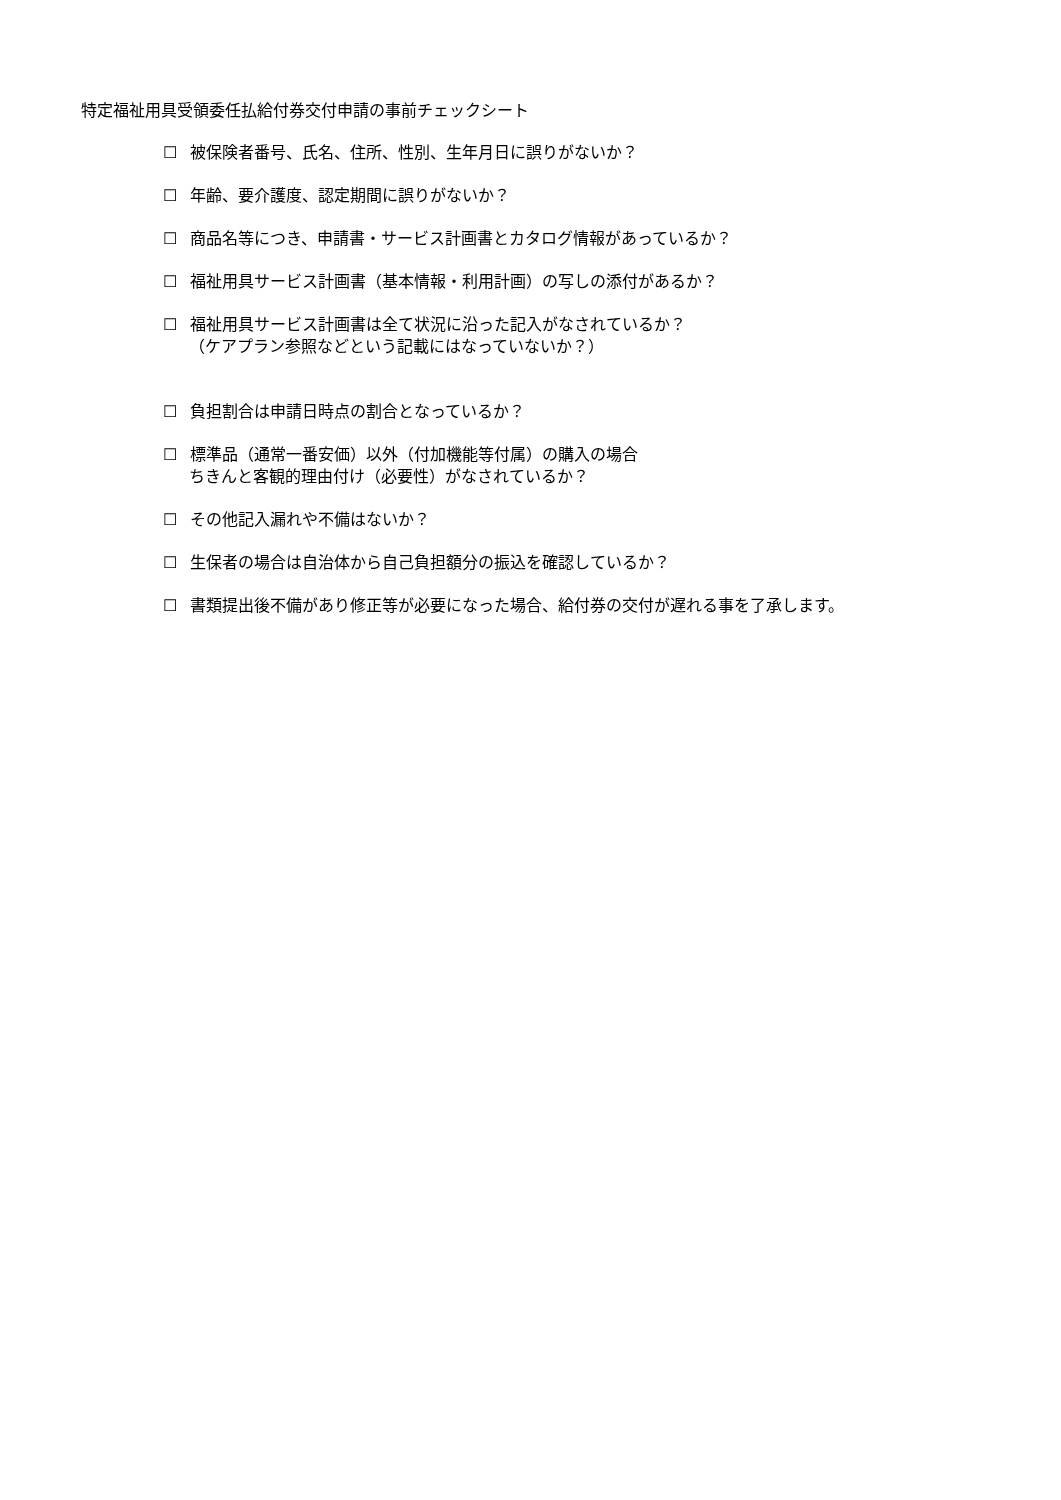特定福祉用具受領委任払給付券交付申請の事前チェックシート
☐ 被保険者番号、氏名、住所、性別、生年月日に誤りがないか？
☐ 年齢、要介護度、認定期間に誤りがないか？
☐ 商品名等につき、申請書・サービス計画書とカタログ情報があっているか？
☐ 福祉用具サービス計画書（基本情報・利用計画）の写しの添付があるか？
☐ 福祉用具サービス計画書は全て状況に沿った記入がなされているか？
（ケアプラン参照などという記載にはなっていないか？）
☐ 負担割合は申請日時点の割合となっているか？
☐ 標準品（通常一番安価）以外（付加機能等付属）の購入の場合
ちきんと客観的理由付け（必要性）がなされているか？
☐ その他記入漏れや不備はないか？
☐ 生保者の場合は自治体から自己負担額分の振込を確認しているか？
☐ 書類提出後不備があり修正等が必要になった場合、給付券の交付が遅れる事を了承します。